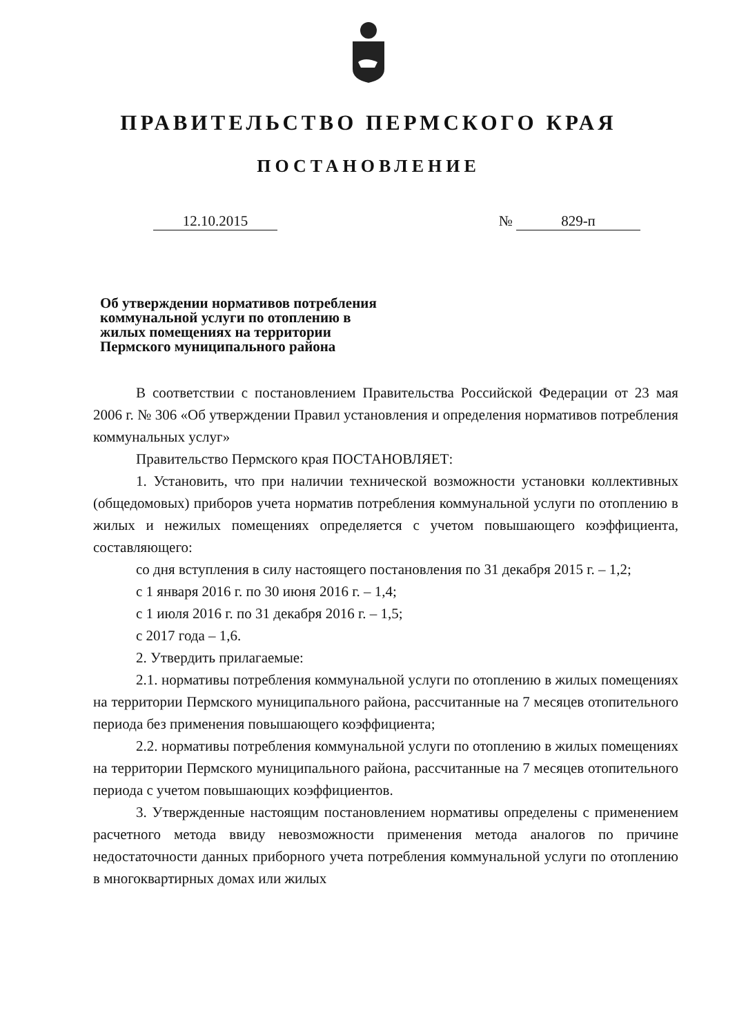ПРАВИТЕЛЬСТВО ПЕРМСКОГО КРАЯ
ПОСТАНОВЛЕНИЕ
12.10.2015 № 829-п
Об утверждении нормативов потребления коммунальной услуги по отоплению в жилых помещениях на территории Пермского муниципального района
В соответствии с постановлением Правительства Российской Федерации от 23 мая 2006 г. № 306 «Об утверждении Правил установления и определения нормативов потребления коммунальных услуг»
Правительство Пермского края ПОСТАНОВЛЯЕТ:
1. Установить, что при наличии технической возможности установки коллективных (общедомовых) приборов учета норматив потребления коммунальной услуги по отоплению в жилых и нежилых помещениях определяется с учетом повышающего коэффициента, составляющего:
со дня вступления в силу настоящего постановления по 31 декабря 2015 г. – 1,2;
с 1 января 2016 г. по 30 июня 2016 г. – 1,4;
с 1 июля 2016 г. по 31 декабря 2016 г. – 1,5;
с 2017 года – 1,6.
2. Утвердить прилагаемые:
2.1. нормативы потребления коммунальной услуги по отоплению в жилых помещениях на территории Пермского муниципального района, рассчитанные на 7 месяцев отопительного периода без применения повышающего коэффициента;
2.2. нормативы потребления коммунальной услуги по отоплению в жилых помещениях на территории Пермского муниципального района, рассчитанные на 7 месяцев отопительного периода с учетом повышающих коэффициентов.
3. Утвержденные настоящим постановлением нормативы определены с применением расчетного метода ввиду невозможности применения метода аналогов по причине недостаточности данных приборного учета потребления коммунальной услуги по отоплению в многоквартирных домах или жилых